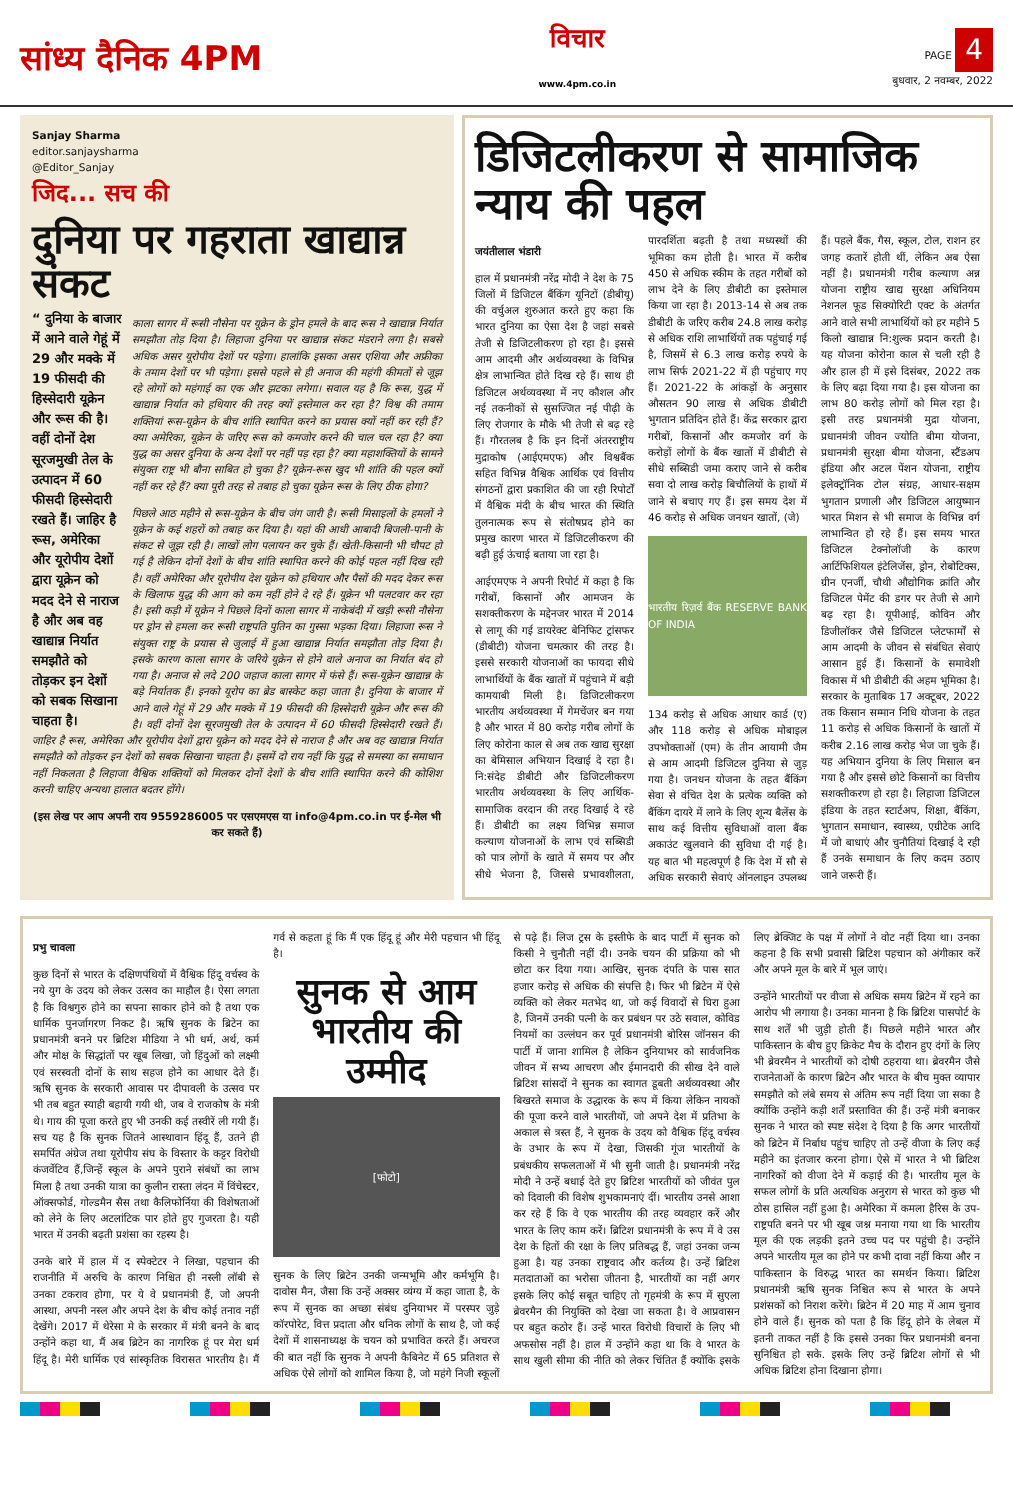सांध्य दैनिक 4PM
विचार
www.4pm.co.in
PAGE 4
बुधवार, 2 नवम्बर, 2022
Sanjay Sharma
editor.sanjaysharma
@Editor_Sanjay
जिद... सच की
दुनिया पर गहराता खाद्यान्न संकट
“ दुनिया के बाजार में आने वाले गेहूं में 29 और मक्के में 19 फीसदी की हिस्सेदारी यूक्रेन और रूस की है। वहीं दोनों देश सूरजमुखी तेल के उत्पादन में 60 फीसदी हिस्सेदारी रखते हैं। जाहिर है रूस, अमेरिका और यूरोपीय देशों द्वारा यूक्रेन को मदद देने से नाराज है और अब वह खाद्यान्न निर्यात समझौते को तोड़कर इन देशों को सबक सिखाना चाहता है।
काला सागर में रूसी नौसेना पर यूक्रेन के ड्रोन हमले के बाद रूस ने खाद्यान्न निर्यात समझौता तोड़ दिया है। लिहाजा दुनिया पर खाद्यान्न संकट मंडराने लगा है। सबसे अधिक असर यूरोपीय देशों पर पड़ेगा। हालांकि इसका असर एशिया और अफ्रीका के तमाम देशों पर भी पड़ेगा। इससे पहले से ही अनाज की महंगी कीमतों से जूझ रहे लोगों को महंगाई का एक और झटका लगेगा। सवाल यह है कि रूस, युद्ध में खाद्यान्न निर्यात को हथियार की तरह क्यों इस्तेमाल कर रहा है? विश्व की तमाम शक्तियां रूस-यूक्रेन के बीच शांति स्थापित करने का प्रयास क्यों नहीं कर रही हैं? क्या अमेरिका, यूक्रेन के जरिए रूस को कमजोर करने की चाल चल रहा है? क्या युद्ध का असर दुनिया के अन्य देशों पर नहीं पड़ रहा है? क्या महाशक्तियों के सामने संयुक्त राष्ट्र भी बौना साबित हो चुका है? यूक्रेन-रूस खुद भी शांति की पहल क्यों नहीं कर रहे हैं? क्या पूरी तरह से तबाह हो चुका यूक्रेन रूस के लिए ठीक होगा?
पिछले आठ महीने से रूस-यूक्रेन के बीच जंग जारी है। रूसी मिसाइलों के हमलों ने यूक्रेन के कई शहरों को तबाह कर दिया है। यहां की आधी आबादी बिजली-पानी के संकट से जूझ रही है। लाखों लोग पलायन कर चुके हैं। खेती-किसानी भी चौपट हो गई है लेकिन दोनों देशों के बीच शांति स्थापित करने की कोई पहल नहीं दिख रही है। वहीं अमेरिका और यूरोपीय देश यूक्रेन को हथियार और पैसों की मदद देकर रूस के खिलाफ युद्ध की आग को कम नहीं होने दे रहे हैं। यूक्रेन भी पलटवार कर रहा है। इसी कड़ी में यूक्रेन ने पिछले दिनों काला सागर में नाकेबंदी में खड़ी रूसी नौसेना पर ड्रोन से हमला कर रूसी राष्ट्रपति पुतिन का गुस्सा भड़का दिया। लिहाजा रूस ने संयुक्त राष्ट्र के प्रयास से जुलाई में हुआ खाद्यान्न निर्यात समझौता तोड़ दिया है। इसके कारण काला सागर के जरिये यूक्रेन से होने वाले अनाज का निर्यात बंद हो गया है। अनाज से लदे 200 जहाज काला सागर में फंसे हैं। रूस-यूक्रेन खाद्यान्न के बड़े निर्यातक हैं। इनको यूरोप का ब्रेड बास्केट कहा जाता है। दुनिया के बाजार में आने वाले गेहूं में 29 और मक्के में 19 फीसदी की हिस्सेदारी यूक्रेन और रूस की है। वहीं दोनों देश सूरजमुखी तेल के उत्पादन में 60 फीसदी हिस्सेदारी रखते हैं। जाहिर है रूस, अमेरिका और यूरोपीय देशों द्वारा यूक्रेन को मदद देने से नाराज है और अब वह खाद्यान्न निर्यात समझौते को तोड़कर इन देशों को सबक सिखाना चाहता है। इसमें दो राय नहीं कि युद्ध से समस्या का समाधान नहीं निकलता है लिहाजा वैश्विक शक्तियों को मिलकर दोनों देशों के बीच शांति स्थापित करने की कोशिश करनी चाहिए अन्यथा हालात बदतर होंगे।
(इस लेख पर आप अपनी राय 9559286005 पर एसएमएस या info@4pm.co.in पर ई-मेल भी कर सकते हैं)
डिजिटलीकरण से सामाजिक न्याय की पहल
जयंतीलाल भंडारी
हाल में प्रधानमंत्री नरेंद्र मोदी ने देश के 75 जिलों में डिजिटल बैंकिंग यूनिटों (डीबीयू) की वर्चुअल शुरुआत करते हुए कहा कि भारत दुनिया का ऐसा देश है जहां सबसे तेजी से डिजिटलीकरण हो रहा है। इससे आम आदमी और अर्थव्यवस्था के विभिन्न क्षेत्र लाभान्वित होते दिख रहे हैं। साथ ही डिजिटल अर्थव्यवस्था में नए कौशल और नई तकनीकों से सुसज्जित नई पीढ़ी के लिए रोजगार के मौके भी तेजी से बढ़ रहे हैं। गौरतलब है कि इन दिनों अंतरराष्ट्रीय मुद्राकोष (आईएमएफ) और विश्वबैंक सहित विभिन्न वैश्विक आर्थिक एवं वित्तीय संगठनों द्वारा प्रकाशित की जा रही रिपोर्टों में वैश्विक मंदी के बीच भारत की स्थिति तुलनात्मक रूप से संतोषप्रद होने का प्रमुख कारण भारत में डिजिटलीकरण की बढ़ी हुई ऊंचाई बताया जा रहा है।
आईएमएफ ने अपनी रिपोर्ट में कहा है कि गरीबों, किसानों और आमजन के सशक्तीकरण के मद्देनजर भारत में 2014 से लागू की गई डायरेक्ट बेनिफिट ट्रांसफर (डीबीटी) योजना चमत्कार की तरह है। इससे सरकारी योजनाओं का फायदा सीधे लाभार्थियों के बैंक खातों में पहुंचाने में बड़ी कामयाबी मिली है। डिजिटलीकरण भारतीय अर्थव्यवस्था में गेमचेंजर बन गया है और भारत में 80 करोड़ गरीब लोगों के लिए कोरोना काल से अब तक खाद्य सुरक्षा का बेमिसाल अभियान दिखाई दे रहा है। नि:संदेह डीबीटी और डिजिटलीकरण भारतीय अर्थव्यवस्था के लिए आर्थिक-सामाजिक वरदान की तरह दिखाई दे रहे हैं। डीबीटी का लक्ष्य विभिन्न समाज कल्याण योजनाओं के लाभ एवं सब्सिडी को पात्र लोगों के खाते में समय पर और सीधे भेजना है, जिससे प्रभावशीलता, पारदर्शिता बढ़ती है तथा मध्यस्थों की भूमिका कम होती है। भारत में करीब 450 से अधिक स्कीम के तहत गरीबों को लाभ देने के लिए डीबीटी का इस्तेमाल किया जा रहा है। 2013-14 से अब तक डीबीटी के जरिए करीब 24.8 लाख करोड़ से अधिक राशि लाभार्थियों तक पहुंचाई गई है, जिसमें से 6.3 लाख करोड़ रुपये के लाभ सिर्फ 2021-22 में ही पहुंचाए गए हैं। 2021-22 के आंकड़ों के अनुसार औसतन 90 लाख से अधिक डीबीटी भुगतान प्रतिदिन होते हैं। केंद्र सरकार द्वारा गरीबों, किसानों और कमजोर वर्ग के करोड़ों लोगों के बैंक खातों में डीबीटी से सीधे सब्सिडी जमा कराए जाने से करीब सवा दो लाख करोड़ बिचौलियों के हाथों में जाने से बचाए गए हैं। इस समय देश में 46 करोड़ से अधिक जनधन खातों, (जे)
भारतीय रिज़र्व बैंक RESERVE BANK OF INDIA
134 करोड़ से अधिक आधार कार्ड (ए) और 118 करोड़ से अधिक मोबाइल उपभोक्ताओं (एम) के तीन आयामी जैम से आम आदमी डिजिटल दुनिया से जुड़ गया है। जनधन योजना के तहत बैंकिंग सेवा से वंचित देश के प्रत्येक व्यक्ति को बैंकिंग दायरे में लाने के लिए शून्य बैलेंस के साथ कई वित्तीय सुविधाओं वाला बैंक अकाउंट खुलवाने की सुविधा दी गई है। यह बात भी महत्वपूर्ण है कि देश में सौ से अधिक सरकारी सेवाएं ऑनलाइन उपलब्ध हैं। पहले बैंक, गैस, स्कूल, टोल, राशन हर जगह कतारें होती थीं, लेकिन अब ऐसा नहीं है। प्रधानमंत्री गरीब कल्याण अन्न योजना राष्ट्रीय खाद्य सुरक्षा अधिनियम नेशनल फूड सिक्योरिटी एक्ट के अंतर्गत आने वाले सभी लाभार्थियों को हर महीने 5 किलो खाद्यान्न नि:शुल्क प्रदान करती है। यह योजना कोरोना काल से चली रही है और हाल ही में इसे दिसंबर, 2022 तक के लिए बढ़ा दिया गया है। इस योजना का लाभ 80 करोड़ लोगों को मिल रहा है। इसी तरह प्रधानमंत्री मुद्रा योजना, प्रधानमंत्री जीवन ज्योति बीमा योजना, प्रधानमंत्री सुरक्षा बीमा योजना, स्टैंडअप इंडिया और अटल पेंशन योजना, राष्ट्रीय इलेक्ट्रॉनिक टोल संग्रह, आधार-सक्षम भुगतान प्रणाली और डिजिटल आयुष्मान भारत मिशन से भी समाज के विभिन्न वर्ग लाभान्वित हो रहे हैं। इस समय भारत डिजिटल टेक्नोलॉजी के कारण आर्टिफिशियल इंटेलिजेंस, ड्रोन, रोबोटिक्स, ग्रीन एनर्जी, चौथी औद्योगिक क्रांति और डिजिटल पेमेंट की डगर पर तेजी से आगे बढ़ रहा है। यूपीआई, कोविन और डिजीलॉकर जैसे डिजिटल प्लेटफार्मों से आम आदमी के जीवन से संबंधित सेवाएं आसान हुई हैं। किसानों के समावेशी विकास में भी डीबीटी की अहम भूमिका है। सरकार के मुताबिक 17 अक्टूबर, 2022 तक किसान सम्मान निधि योजना के तहत 11 करोड़ से अधिक किसानों के खातों में करीब 2.16 लाख करोड़ भेज जा चुके हैं। यह अभियान दुनिया के लिए मिसाल बन गया है और इससे छोटे किसानों का वित्तीय सशक्तीकरण हो रहा है। लिहाजा डिजिटल इंडिया के तहत स्टार्टअप, शिक्षा, बैंकिंग, भुगतान समाधान, स्वास्थ्य, एग्रीटेक आदि में जो बाधाएं और चुनौतियां दिखाई दे रही हैं उनके समाधान के लिए कदम उठाए जाने जरूरी हैं।
प्रभु चावला
कुछ दिनों से भारत के दक्षिणपंथियों में वैश्विक हिंदू वर्चस्व के नये युग के उदय को लेकर उत्सव का माहौल है। ऐसा लगता है कि विश्वगुरु होने का सपना साकार होने को है तथा एक धार्मिक पुनर्जागरण निकट है। ऋषि सुनक के ब्रिटेन का प्रधानमंत्री बनने पर ब्रिटिश मीडिया ने भी धर्म, अर्थ, कर्म और मोक्ष के सिद्धांतों पर खूब लिखा, जो हिंदुओं को लक्ष्मी एवं सरस्वती दोनों के साथ सहज होने का आधार देते हैं। ऋषि सुनक के सरकारी आवास पर दीपावली के उत्सव पर भी तब बहुत स्याही बहायी गयी थी, जब वे राजकोष के मंत्री थे। गाय की पूजा करते हुए भी उनकी कई तस्वीरें ली गयी हैं। सच यह है कि सुनक जितने आस्थावान हिंदू हैं, उतने ही समर्पित अंग्रेज तथा यूरोपीय संघ के विस्तार के कट्टर विरोधी कंजर्वेटिव हैं,जिन्हें स्कूल के अपने पुराने संबंधों का लाभ मिला है तथा उनकी यात्रा का कुलीन रास्ता लंदन में विंचेस्टर, ऑक्सफोर्ड, गोल्डमैन सैस तथा कैलिफोर्निया की विशेषताओं को लेने के लिए अटलांटिक पार होते हुए गुजरता है। यही भारत में उनकी बढ़ती प्रशंसा का रहस्य है।
उनके बारे में हाल में द स्पेक्टेटर ने लिखा, पहचान की राजनीति में अरुचि के कारण निश्चित ही नस्ली लॉबी से उनका टकराव होगा, पर ये वे प्रधानमंत्री हैं, जो अपनी आस्था, अपनी नस्ल और अपने देश के बीच कोई तनाव नहीं देखेंगे। 2017 में थेरेसा मे के सरकार में मंत्री बनने के बाद उन्होंने कहा था, मैं अब ब्रिटेन का नागरिक हूं पर मेरा धर्म हिंदू है। मेरी धार्मिक एवं सांस्कृतिक विरासत भारतीय है। मैं गर्व से कहता हूं कि मैं एक हिंदू हूं और मेरी पहचान भी हिंदू है।
सुनक से आम भारतीय की उम्मीद
[फोटो]
सुनक के लिए ब्रिटेन उनकी जन्मभूमि और कर्मभूमि है। दावोस मैन, जैसा कि उन्हें अक्सर व्यंग्य में कहा जाता है, के रूप में सुनक का अच्छा संबंध दुनियाभर में परस्पर जुड़े कॉरपोरेट, वित्त प्रदाता और धनिक लोगों के साथ है, जो कई देशों में शासनाध्यक्ष के चयन को प्रभावित करते हैं। अचरज की बात नहीं कि सुनक ने अपनी कैबिनेट में 65 प्रतिशत से अधिक ऐसे लोगों को शामिल किया है, जो महंगे निजी स्कूलों से पढ़े हैं। लिज ट्रस के इस्तीफे के बाद पार्टी में सुनक को किसी ने चुनौती नहीं दी। उनके चयन की प्रक्रिया को भी छोटा कर दिया गया। आखिर, सुनक दंपति के पास सात हजार करोड़ से अधिक की संपत्ति है। फिर भी ब्रिटेन में ऐसे व्यक्ति को लेकर मतभेद था, जो कई विवादों से घिरा हुआ है, जिनमें उनकी पत्नी के कर प्रबंधन पर उठे सवाल, कोविड नियमों का उल्लंघन कर पूर्व प्रधानमंत्री बोरिस जॉनसन की पार्टी में जाना शामिल है लेकिन दुनियाभर को सार्वजनिक जीवन में सभ्य आचरण और ईमानदारी की सीख देने वाले ब्रिटिश सांसदों ने सुनक का स्वागत डूबती अर्थव्यवस्था और बिखरते समाज के उद्धारक के रूप में किया लेकिन नायकों की पूजा करने वाले भारतीयों, जो अपने देश में प्रतिभा के अकाल से त्रस्त हैं, ने सुनक के उदय को वैश्विक हिंदू वर्चस्व के उभार के रूप में देखा, जिसकी गूंज भारतीयों के प्रबंधकीय सफलताओं में भी सुनी जाती है। प्रधानमंत्री नरेंद्र मोदी ने उन्हें बधाई देते हुए ब्रिटिश भारतीयों को जीवंत पुल को दिवाली की विशेष शुभकामनाएं दीं। भारतीय उनसे आशा कर रहे हैं कि वे एक भारतीय की तरह व्यवहार करें और भारत के लिए काम करें। ब्रिटिश प्रधानमंत्री के रूप में वे उस देश के हितों की रक्षा के लिए प्रतिबद्ध हैं, जहां उनका जन्म हुआ है। यह उनका राष्ट्रवाद और कर्तव्य है। उन्हें ब्रिटिश मतदाताओं का भरोसा जीतना है, भारतीयों का नहीं अगर इसके लिए कोई सबूत चाहिए तो गृहमंत्री के रूप में सुएला ब्रेवरमैन की नियुक्ति को देखा जा सकता है। वे आप्रवासन पर बहुत कठोर हैं। उन्हें भारत विरोधी विचारों के लिए भी अफसोस नहीं है। हाल में उन्होंने कहा था कि वे भारत के साथ खुली सीमा की नीति को लेकर चिंतित हैं क्योंकि इसके लिए ब्रेक्जिट के पक्ष में लोगों ने वोट नहीं दिया था। उनका कहना है कि सभी प्रवासी ब्रिटिश पहचान को अंगीकार करें और अपने मूल के बारे में भूल जाएं।
उन्होंने भारतीयों पर वीजा से अधिक समय ब्रिटेन में रहने का आरोप भी लगाया है। उनका मानना है कि ब्रिटिश पासपोर्ट के साथ शर्तें भी जुड़ी होती हैं। पिछले महीने भारत और पाकिस्तान के बीच हुए क्रिकेट मैच के दौरान हुए दंगों के लिए भी ब्रेवरमैन ने भारतीयों को दोषी ठहराया था। ब्रेवरमैन जैसे राजनेताओं के कारण ब्रिटेन और भारत के बीच मुक्त व्यापार समझौते को लंबे समय से अंतिम रूप नहीं दिया जा सका है क्योंकि उन्होंने कड़ी शर्तें प्रस्तावित की हैं। उन्हें मंत्री बनाकर सुनक ने भारत को स्पष्ट संदेश दे दिया है कि अगर भारतीयों को ब्रिटेन में निर्बाध पहुंच चाहिए तो उन्हें वीजा के लिए कई महीने का इंतजार करना होगा। ऐसे में भारत ने भी ब्रिटिश नागरिकों को वीजा देने में कड़ाई की है। भारतीय मूल के सफल लोगों के प्रति अत्यधिक अनुराग से भारत को कुछ भी ठोस हासिल नहीं हुआ है। अमेरिका में कमला हैरिस के उप-राष्ट्रपति बनने पर भी खूब जश्न मनाया गया था कि भारतीय मूल की एक लड़की इतने उच्च पद पर पहुंची है। उन्होंने अपने भारतीय मूल का होने पर कभी दावा नहीं किया और न पाकिस्तान के विरुद्ध भारत का समर्थन किया। ब्रिटिश प्रधानमंत्री ऋषि सुनक निश्चित रूप से भारत के अपने प्रशंसकों को निराश करेंगे। ब्रिटेन में 20 माह में आम चुनाव होने वाले हैं। सुनक को पता है कि हिंदू होने के लेबल में इतनी ताकत नहीं है कि इससे उनका फिर प्रधानमंत्री बनना सुनिश्चित हो सके. इसके लिए उन्हें ब्रिटिश लोगों से भी अधिक ब्रिटिश होना दिखाना होगा।